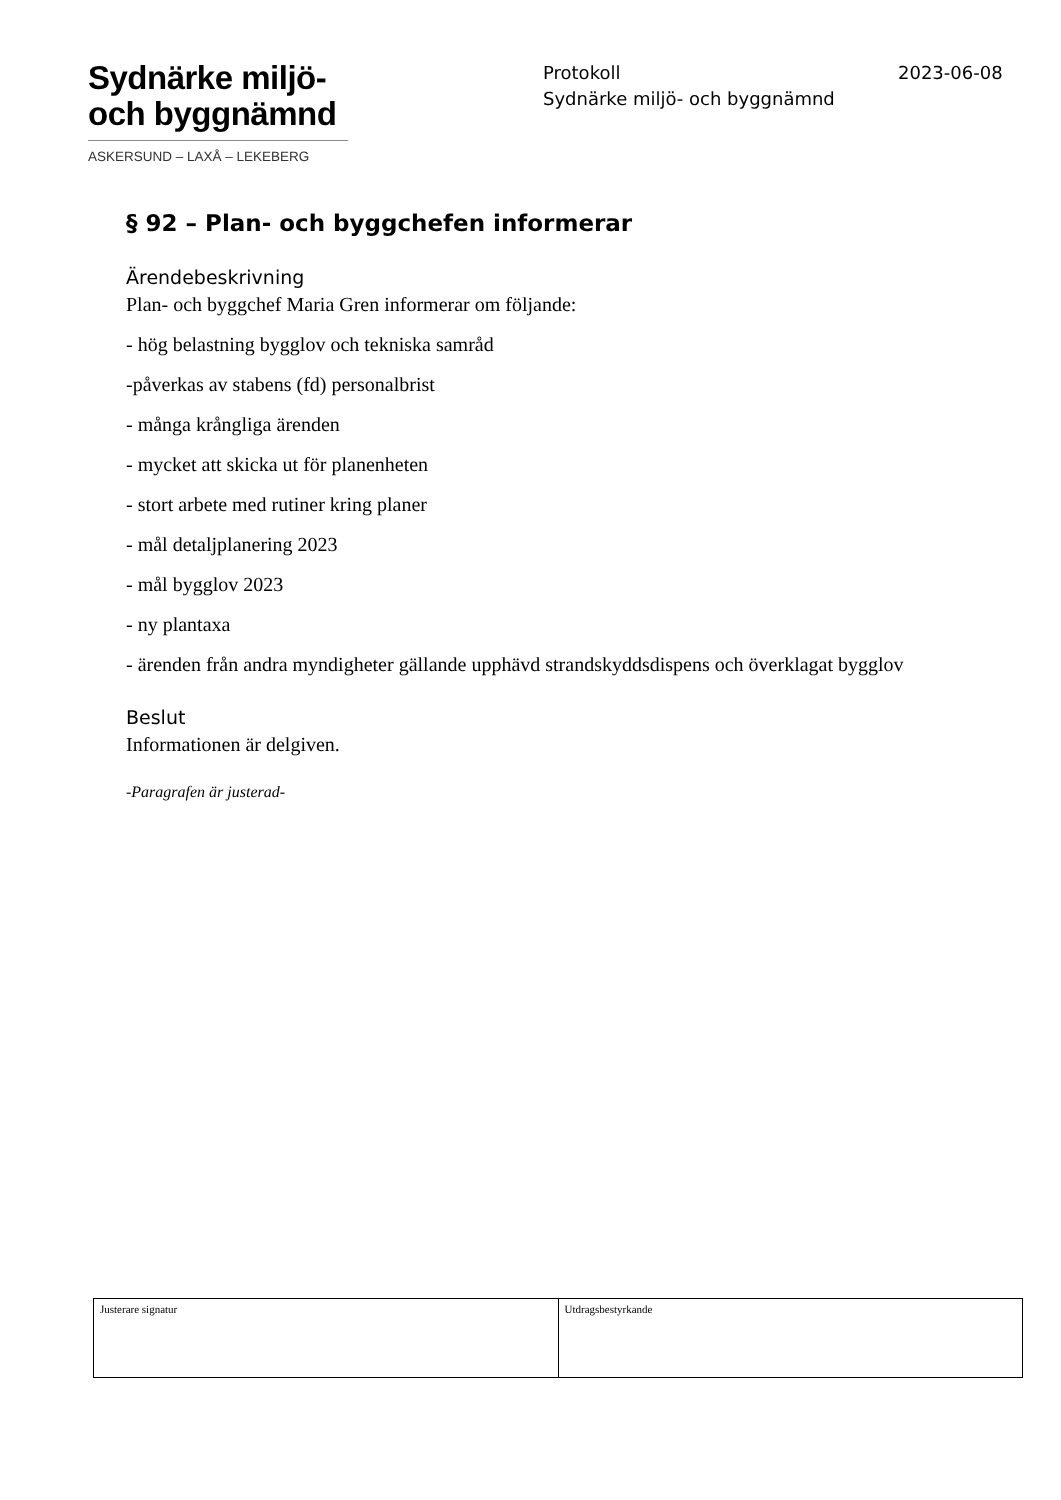Sydnärke miljö-
och byggnämnd
ASKERSUND – LAXÅ – LEKEBERG
Protokoll
Sydnärke miljö- och byggnämnd
2023-06-08
§ 92 – Plan- och byggchefen informerar
Ärendebeskrivning
Plan- och byggchef Maria Gren informerar om följande:
- hög belastning bygglov och tekniska samråd
-påverkas av stabens (fd) personalbrist
- många krångliga ärenden
- mycket att skicka ut för planenheten
- stort arbete med rutiner kring planer
- mål detaljplanering 2023
- mål bygglov 2023
- ny plantaxa
- ärenden från andra myndigheter gällande upphävd strandskyddsdispens och överklagat bygglov
Beslut
Informationen är delgiven.
-Paragrafen är justerad-
| Justerare signatur | Utdragsbestyrkande |